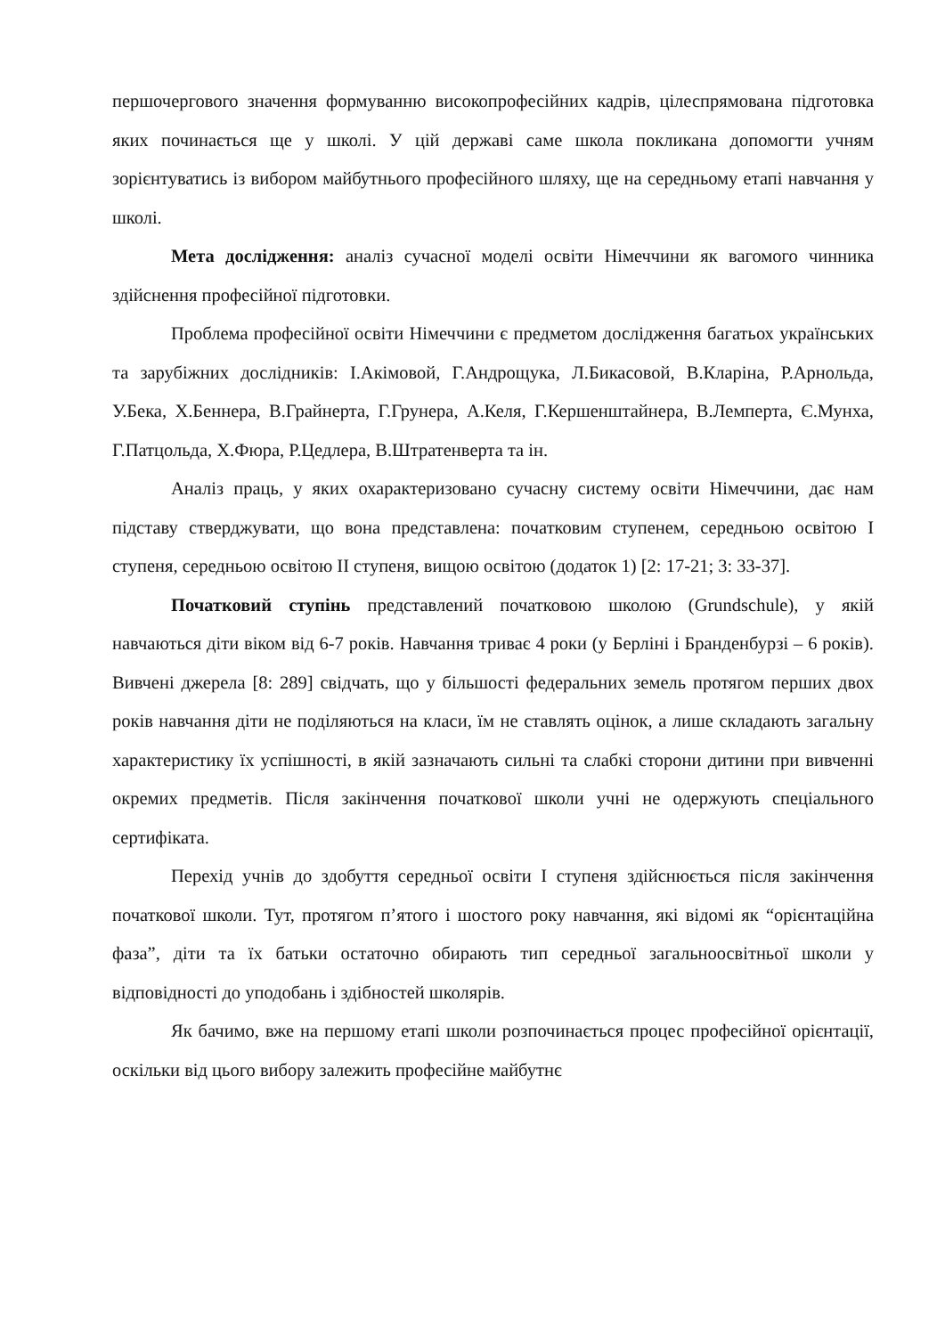першочергового значення формуванню високопрофесійних кадрів, цілеспрямована підготовка яких починається ще у школі. У цій державі саме школа покликана допомогти учням зорієнтуватись із вибором майбутнього професійного шляху, ще на середньому етапі навчання у школі.
Мета дослідження: аналіз сучасної моделі освіти Німеччини як вагомого чинника здійснення професійної підготовки.
Проблема професійної освіти Німеччини є предметом дослідження багатьох українських та зарубіжних дослідників: І.Акімовой, Г.Андрощука, Л.Бикасовой, В.Кларіна, Р.Арнольда, У.Бека, Х.Беннера, В.Грайнерта, Г.Грунера, А.Келя, Г.Кершенштайнера, В.Лемперта, Є.Мунха, Г.Патцольда, Х.Фюра, Р.Цедлера, В.Штратенверта та ін.
Аналіз праць, у яких охарактеризовано сучасну систему освіти Німеччини, дає нам підставу стверджувати, що вона представлена: початковим ступенем, середньою освітою І ступеня, середньою освітою ІІ ступеня, вищою освітою (додаток 1) [2: 17-21; 3: 33-37].
Початковий ступінь представлений початковою школою (Grundschule), у якій навчаються діти віком від 6-7 років. Навчання триває 4 роки (у Берліні і Бранденбурзі – 6 років). Вивчені джерела [8: 289] свідчать, що у більшості федеральних земель протягом перших двох років навчання діти не поділяються на класи, їм не ставлять оцінок, а лише складають загальну характеристику їх успішності, в якій зазначають сильні та слабкі сторони дитини при вивченні окремих предметів. Після закінчення початкової школи учні не одержують спеціального сертифіката.
Перехід учнів до здобуття середньої освіти І ступеня здійснюється після закінчення початкової школи. Тут, протягом п’ятого і шостого року навчання, які відомі як “орієнтаційна фаза”, діти та їх батьки остаточно обирають тип середньої загальноосвітньої школи у відповідності до уподобань і здібностей школярів.
Як бачимо, вже на першому етапі школи розпочинається процес професійної орієнтації, оскільки від цього вибору залежить професійне майбутнє